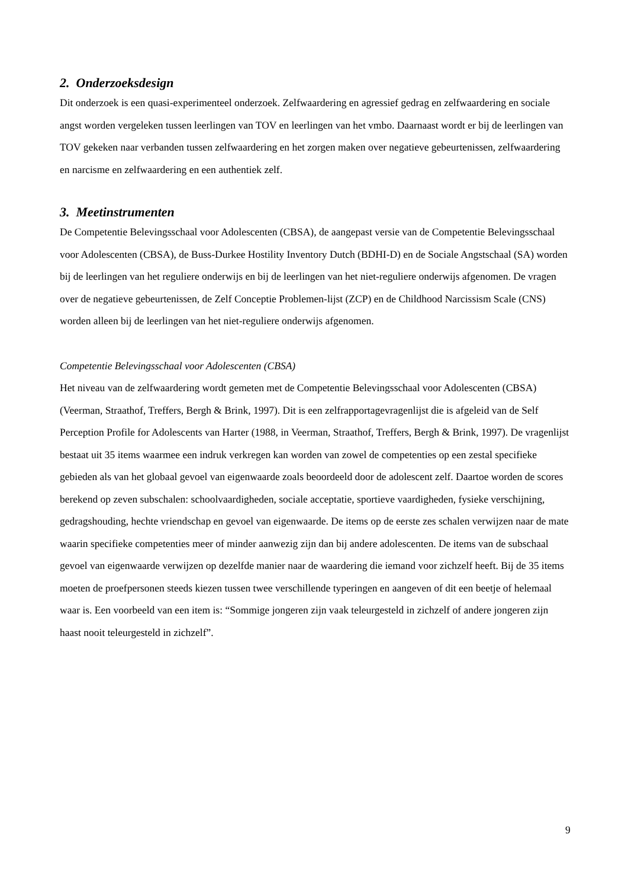2. Onderzoeksdesign
Dit onderzoek is een quasi-experimenteel onderzoek. Zelfwaardering en agressief gedrag en zelfwaardering en sociale angst worden vergeleken tussen leerlingen van TOV en leerlingen van het vmbo. Daarnaast wordt er bij de leerlingen van TOV gekeken naar verbanden tussen zelfwaardering en het zorgen maken over negatieve gebeurtenissen, zelfwaardering en narcisme en zelfwaardering en een authentiek zelf.
3. Meetinstrumenten
De Competentie Belevingsschaal voor Adolescenten (CBSA), de aangepast versie van de Competentie Belevingsschaal voor Adolescenten (CBSA), de Buss-Durkee Hostility Inventory Dutch (BDHI-D) en de Sociale Angstschaal (SA) worden bij de leerlingen van het reguliere onderwijs en bij de leerlingen van het niet-reguliere onderwijs afgenomen. De vragen over de negatieve gebeurtenissen, de Zelf Conceptie Problemen-lijst (ZCP) en de Childhood Narcissism Scale (CNS) worden alleen bij de leerlingen van het niet-reguliere onderwijs afgenomen.
Competentie Belevingsschaal voor Adolescenten (CBSA)
Het niveau van de zelfwaardering wordt gemeten met de Competentie Belevingsschaal voor Adolescenten (CBSA) (Veerman, Straathof, Treffers, Bergh & Brink, 1997). Dit is een zelfrapportagevragenlijst die is afgeleid van de Self Perception Profile for Adolescents van Harter (1988, in Veerman, Straathof, Treffers, Bergh & Brink, 1997). De vragenlijst bestaat uit 35 items waarmee een indruk verkregen kan worden van zowel de competenties op een zestal specifieke gebieden als van het globaal gevoel van eigenwaarde zoals beoordeeld door de adolescent zelf. Daartoe worden de scores berekend op zeven subschalen: schoolvaardigheden, sociale acceptatie, sportieve vaardigheden, fysieke verschijning, gedragshouding, hechte vriendschap en gevoel van eigenwaarde. De items op de eerste zes schalen verwijzen naar de mate waarin specifieke competenties meer of minder aanwezig zijn dan bij andere adolescenten. De items van de subschaal gevoel van eigenwaarde verwijzen op dezelfde manier naar de waardering die iemand voor zichzelf heeft. Bij de 35 items moeten de proefpersonen steeds kiezen tussen twee verschillende typeringen en aangeven of dit een beetje of helemaal waar is. Een voorbeeld van een item is: “Sommige jongeren zijn vaak teleurgesteld in zichzelf of andere jongeren zijn haast nooit teleurgesteld in zichzelf”.
9